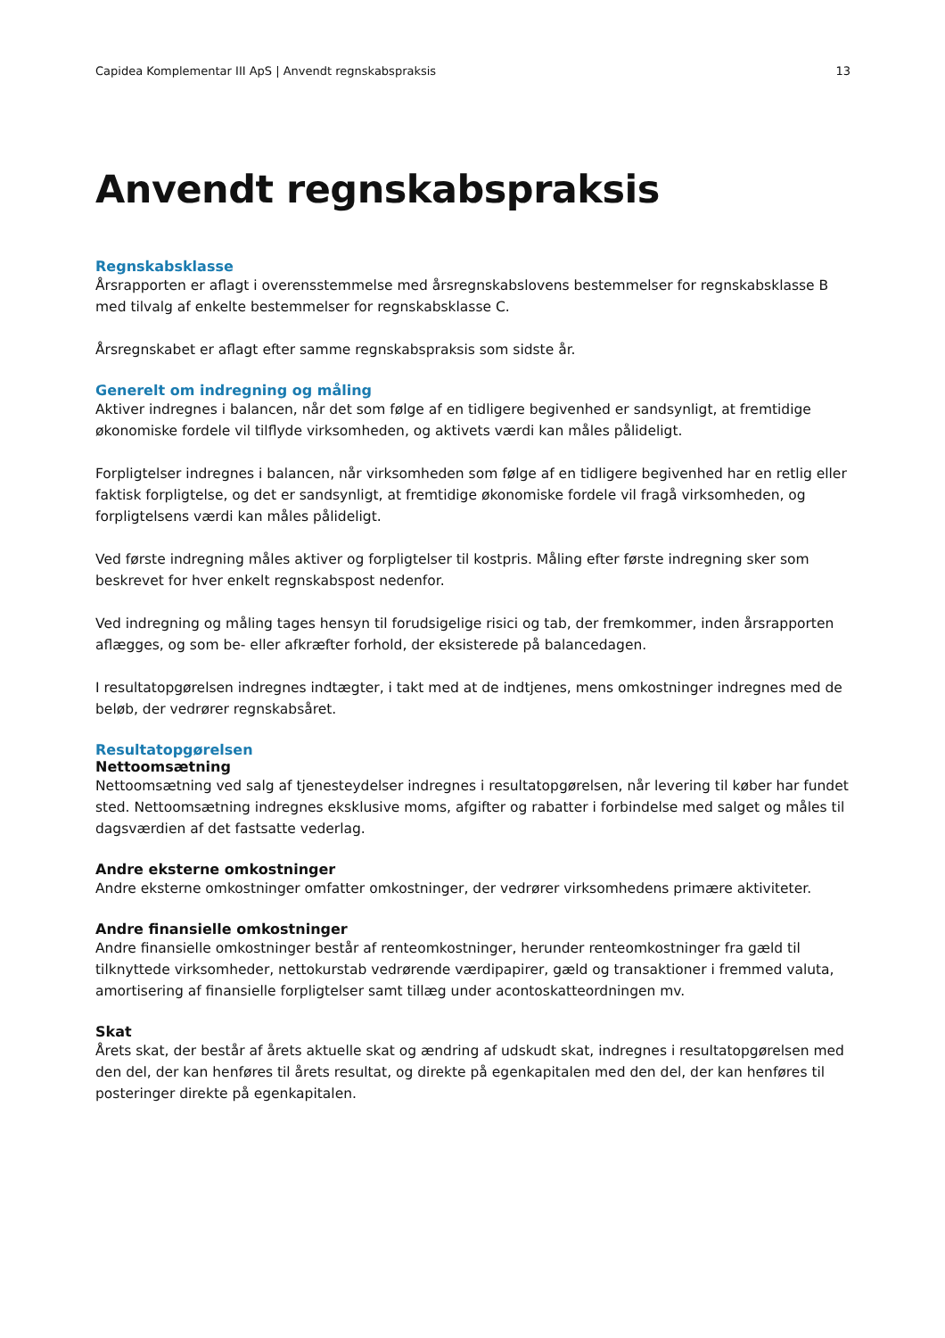Capidea Komplementar III ApS | Anvendt regnskabspraksis 13
Anvendt regnskabspraksis
Regnskabsklasse
Årsrapporten er aflagt i overensstemmelse med årsregnskabslovens bestemmelser for regnskabsklasse B med tilvalg af enkelte bestemmelser for regnskabsklasse C.
Årsregnskabet er aflagt efter samme regnskabspraksis som sidste år.
Generelt om indregning og måling
Aktiver indregnes i balancen, når det som følge af en tidligere begivenhed er sandsynligt, at fremtidige økonomiske fordele vil tilflyde virksomheden, og aktivets værdi kan måles pålideligt.
Forpligtelser indregnes i balancen, når virksomheden som følge af en tidligere begivenhed har en retlig eller faktisk forpligtelse, og det er sandsynligt, at fremtidige økonomiske fordele vil fragå virksomheden, og forpligtelsens værdi kan måles pålideligt.
Ved første indregning måles aktiver og forpligtelser til kostpris. Måling efter første indregning sker som beskrevet for hver enkelt regnskabspost nedenfor.
Ved indregning og måling tages hensyn til forudsigelige risici og tab, der fremkommer, inden årsrapporten aflægges, og som be- eller afkræfter forhold, der eksisterede på balancedagen.
I resultatopgørelsen indregnes indtægter, i takt med at de indtjenes, mens omkostninger indregnes med de beløb, der vedrører regnskabsåret.
Resultatopgørelsen
Nettoomsætning
Nettoomsætning ved salg af tjenesteydelser indregnes i resultatopgørelsen, når levering til køber har fundet sted. Nettoomsætning indregnes eksklusive moms, afgifter og rabatter i forbindelse med salget og måles til dagsværdien af det fastsatte vederlag.
Andre eksterne omkostninger
Andre eksterne omkostninger omfatter omkostninger, der vedrører virksomhedens primære aktiviteter.
Andre finansielle omkostninger
Andre finansielle omkostninger består af renteomkostninger, herunder renteomkostninger fra gæld til tilknyttede virksomheder, nettokurstab vedrørende værdipapirer, gæld og transaktioner i fremmed valuta, amortisering af finansielle forpligtelser samt tillæg under acontoskatteordningen mv.
Skat
Årets skat, der består af årets aktuelle skat og ændring af udskudt skat, indregnes i resultatopgørelsen med den del, der kan henføres til årets resultat, og direkte på egenkapitalen med den del, der kan henføres til posteringer direkte på egenkapitalen.